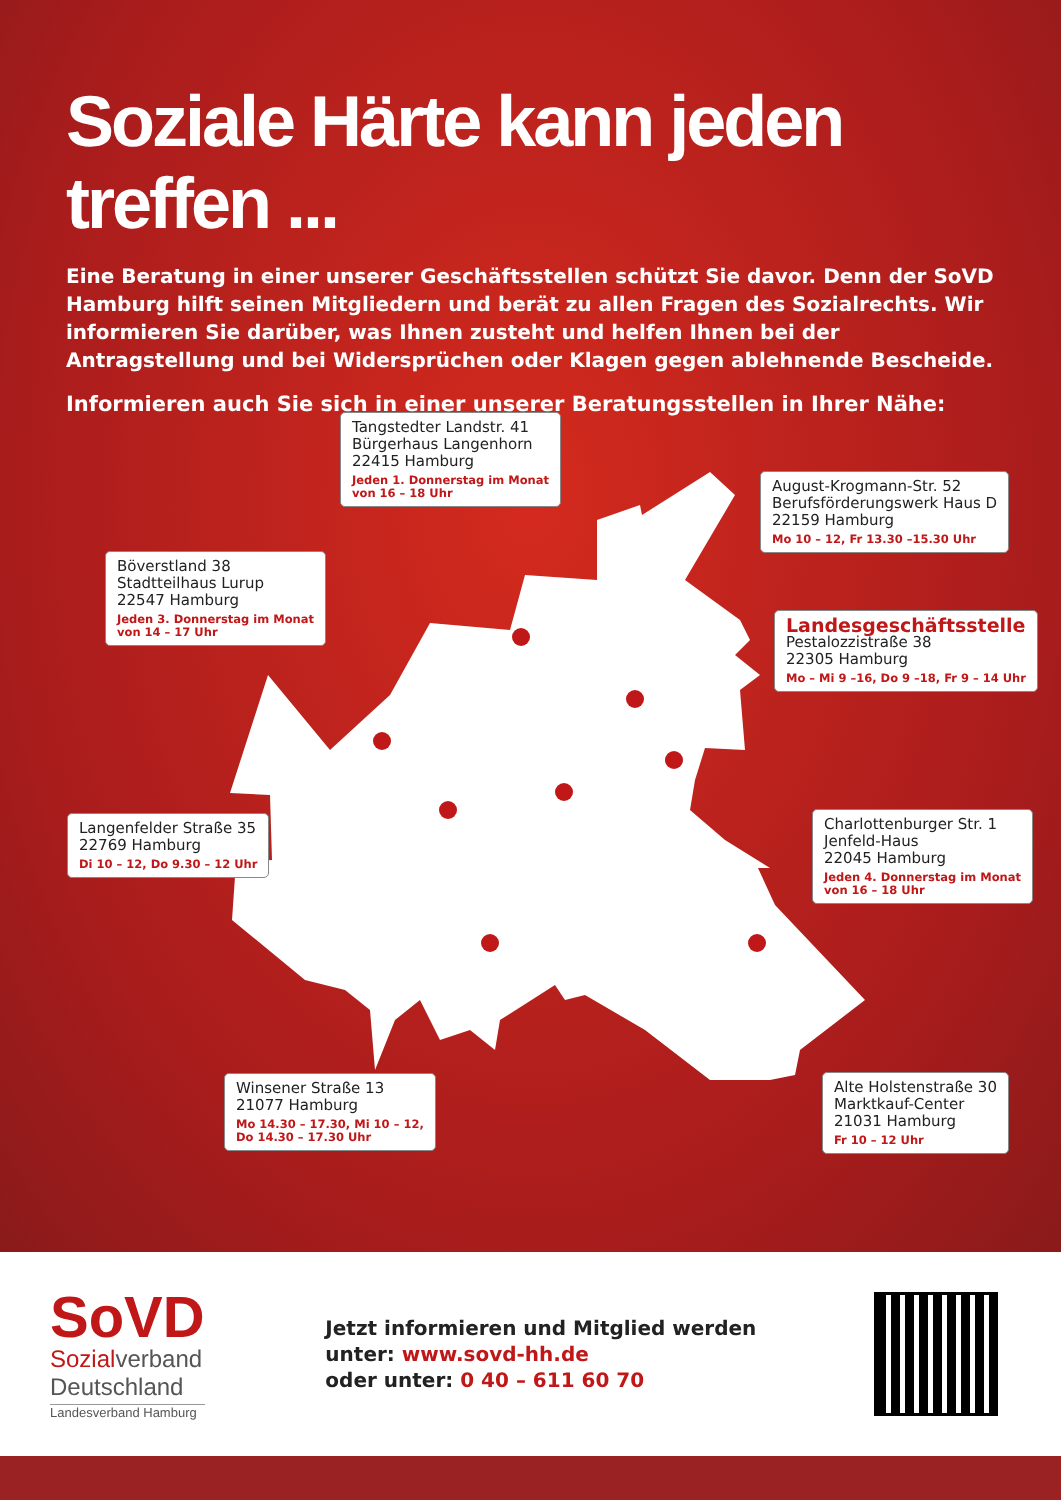Soziale Härte kann jeden treffen ...
Eine Beratung in einer unserer Geschäftsstellen schützt Sie davor. Denn der SoVD Hamburg hilft seinen Mitgliedern und berät zu allen Fragen des Sozialrechts. Wir informieren Sie darüber, was Ihnen zusteht und helfen Ihnen bei der Antragstellung und bei Widersprüchen oder Klagen gegen ablehnende Bescheide.
Informieren auch Sie sich in einer unserer Beratungsstellen in Ihrer Nähe:
Tangstedter Landstr. 41
Bürgerhaus Langenhorn
22415 Hamburg
Jeden 1. Donnerstag im Monat
von 16 – 18 Uhr
August-Krogmann-Str. 52
Berufsförderungswerk Haus D
22159 Hamburg
Mo 10 – 12, Fr 13.30 –15.30 Uhr
Böverstland 38
Stadtteilhaus Lurup
22547 Hamburg
Jeden 3. Donnerstag im Monat
von 14 – 17 Uhr
Landesgeschäftsstelle
Pestalozzistraße 38
22305 Hamburg
Mo – Mi 9 –16, Do 9 –18, Fr 9 – 14 Uhr
Langenfelder Straße 35
22769 Hamburg
Di 10 – 12, Do 9.30 – 12 Uhr
Charlottenburger Str. 1
Jenfeld-Haus
22045 Hamburg
Jeden 4. Donnerstag im Monat
von 16 – 18 Uhr
Winsener Straße 13
21077 Hamburg
Mo 14.30 – 17.30, Mi 10 – 12,
Do 14.30 – 17.30 Uhr
Alte Holstenstraße 30
Marktkauf-Center
21031 Hamburg
Fr 10 – 12 Uhr
SoVD
Sozialverband
Deutschland
Landesverband Hamburg
Jetzt informieren und Mitglied werden
unter: www.sovd-hh.de
oder unter: 0 40 – 611 60 70